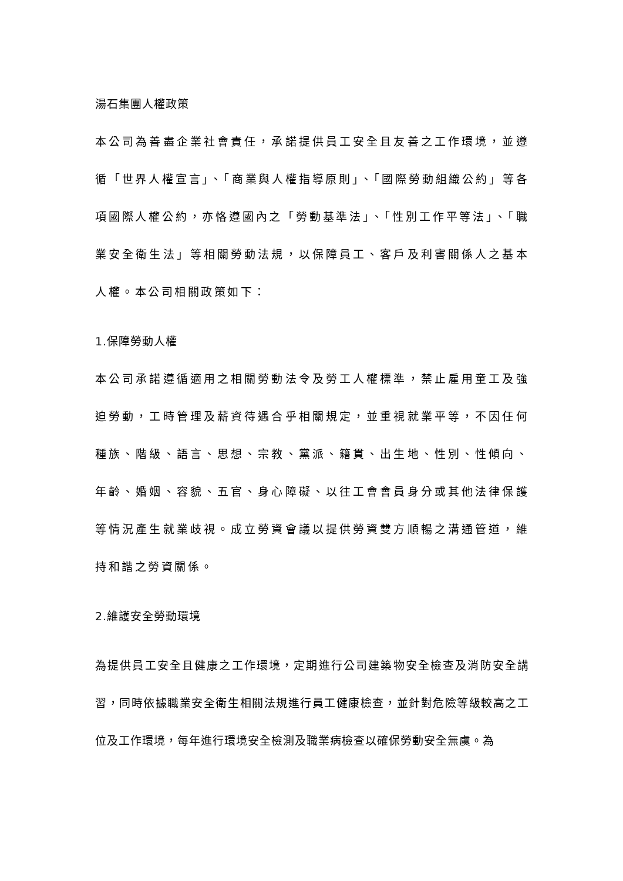湯石集團人權政策
本公司為善盡企業社會責任，承諾提供員工安全且友善之工作環境，並遵循「世界人權宣言」、「商業與人權指導原則」、「國際勞動組織公約」等各項國際人權公約，亦恪遵國內之「勞動基準法」、「性別工作平等法」、「職業安全衛生法」等相關勞動法規，以保障員工、客戶及利害關係人之基本人權。本公司相關政策如下：
1.保障勞動人權
本公司承諾遵循適用之相關勞動法令及勞工人權標準，禁止雇用童工及強迫勞動，工時管理及薪資待遇合乎相關規定，並重視就業平等，不因任何種族、階級、語言、思想、宗教、黨派、籍貫、出生地、性別、性傾向、年齡、婚姻、容貌、五官、身心障礙、以往工會會員身分或其他法律保護等情況產生就業歧視。成立勞資會議以提供勞資雙方順暢之溝通管道，維持和諧之勞資關係。
2.維護安全勞動環境
為提供員工安全且健康之工作環境，定期進行公司建築物安全檢查及消防安全講習，同時依據職業安全衛生相關法規進行員工健康檢查，並針對危險等級較高之工位及工作環境，每年進行環境安全檢測及職業病檢查以確保勞動安全無虞。為